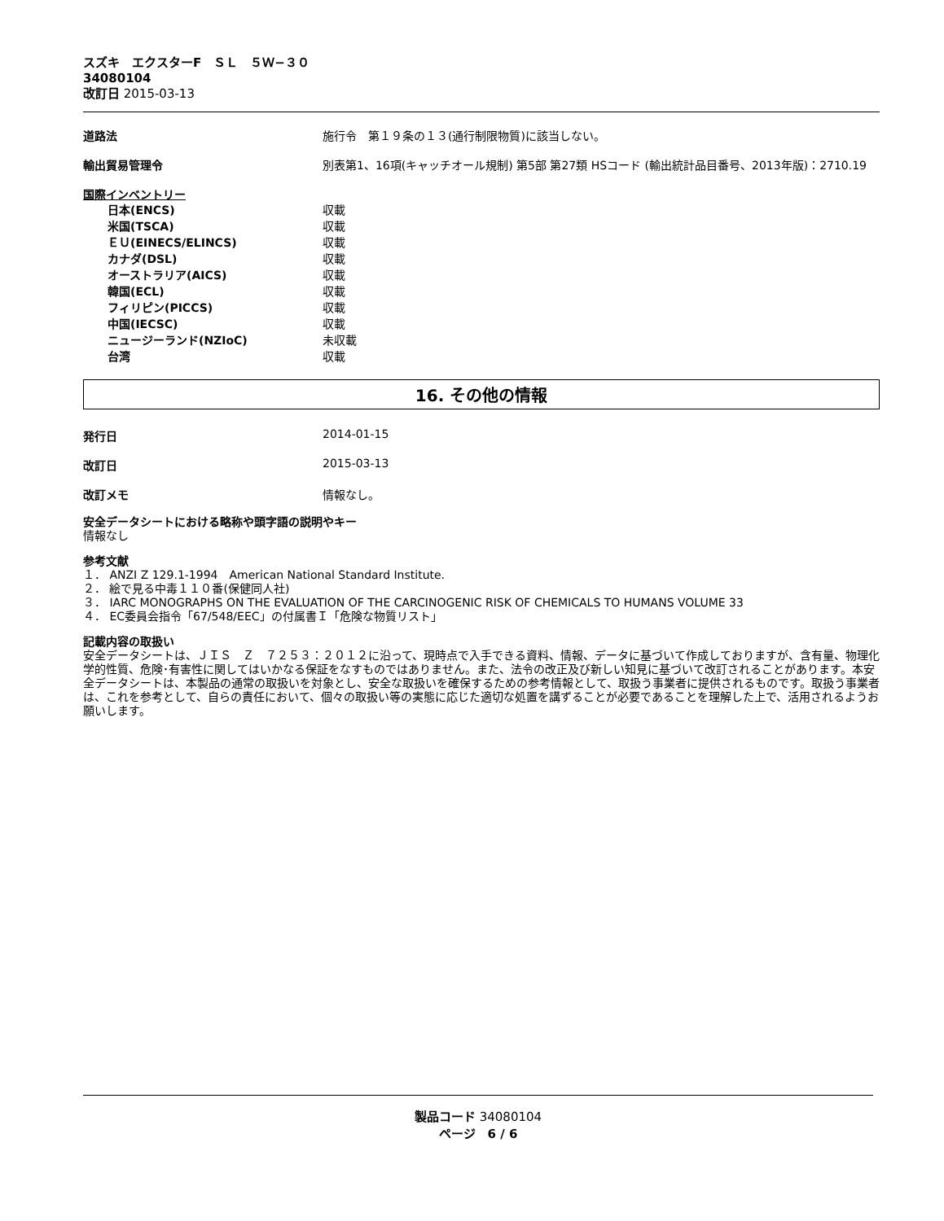スズキ　エクスターF　ＳＬ　５Ｗ−３０
34080104
改訂日 2015-03-13
道路法 施行令　第１９条の１３(通行制限物質)に該当しない。
輸出貿易管理令 別表第1、16項(キャッチオール規制) 第5部 第27類 HSコード (輸出統計品目番号、2013年版)：2710.19
国際インベントリー
日本(ENCS) 収載
米国(TSCA) 収載
ＥＵ(EINECS/ELINCS) 収載
カナダ(DSL) 収載
オーストラリア(AICS) 収載
韓国(ECL) 収載
フィリピン(PICCS) 収載
中国(IECSC) 収載
ニュージーランド(NZIoC) 未収載
台湾 収載
16. その他の情報
発行日 2014-01-15
改訂日 2015-03-13
改訂メモ 情報なし。
安全データシートにおける略称や頭字語の説明やキー
情報なし
参考文献
１． ANZI Z 129.1-1994　American National Standard Institute.
２． 絵で見る中毒１１０番(保健同人社)
３． IARC MONOGRAPHS ON THE EVALUATION OF THE CARCINOGENIC RISK OF CHEMICALS TO HUMANS VOLUME 33
４． EC委員会指令「67/548/EEC」の付属書Ｉ「危険な物質リスト」
記載内容の取扱い
安全データシートは、ＪＩＳ　Ｚ　７２５３：２０１２に沿って、現時点で入手できる資料、情報、データに基づいて作成しておりますが、含有量、物理化学的性質、危険･有害性に関してはいかなる保証をなすものではありません。また、法令の改正及び新しい知見に基づいて改訂されることがあります。本安全データシートは、本製品の通常の取扱いを対象とし、安全な取扱いを確保するための参考情報として、取扱う事業者に提供されるものです。取扱う事業者は、これを参考として、自らの責任において、個々の取扱い等の実態に応じた適切な処置を講ずることが必要であることを理解した上で、活用されるようお願いします。
製品コード 34080104
ページ　6 / 6